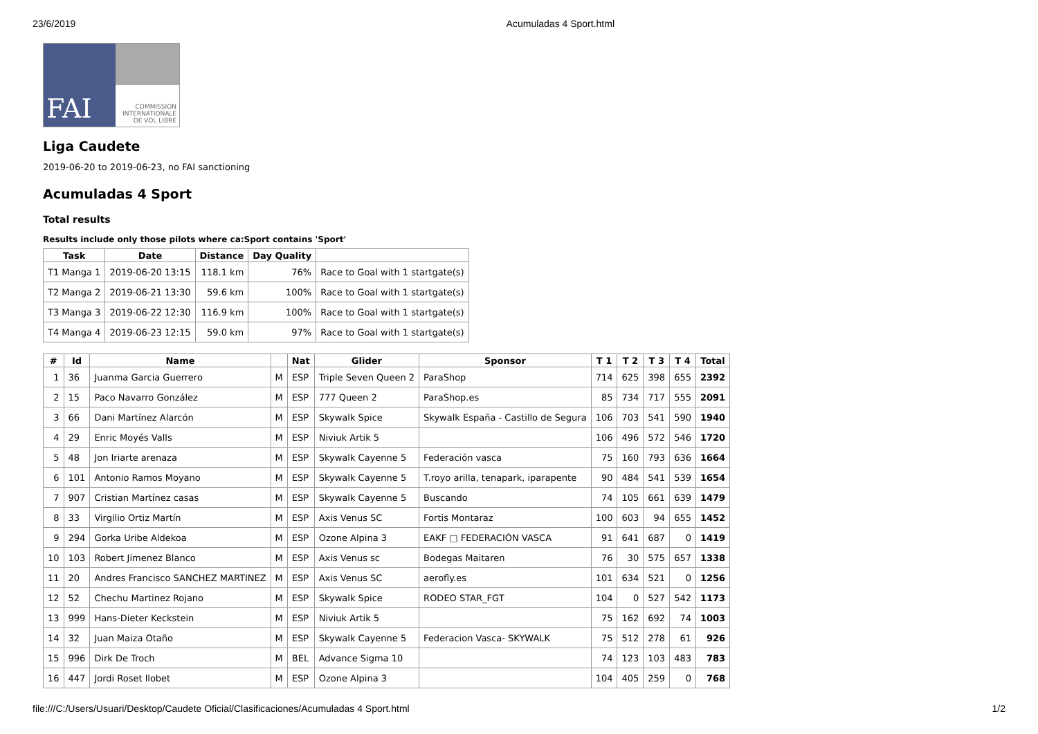23/6/2019 Acumuladas 4 Sport.html
FAI
COMMISSION INTERNATIONALE DE VOL LIBRE
Liga Caudete
2019-06-20 to 2019-06-23, no FAI sanctioning
Acumuladas 4 Sport
Total results
Results include only those pilots where ca:Sport contains 'Sport'
| Task | Date | Distance | Day Quality | |
| --- | --- | --- | --- | --- |
| T1 Manga 1 | 2019-06-20 13:15 | 118.1 km | 76% | Race to Goal with 1 startgate(s) |
| T2 Manga 2 | 2019-06-21 13:30 | 59.6 km | 100% | Race to Goal with 1 startgate(s) |
| T3 Manga 3 | 2019-06-22 12:30 | 116.9 km | 100% | Race to Goal with 1 startgate(s) |
| T4 Manga 4 | 2019-06-23 12:15 | 59.0 km | 97% | Race to Goal with 1 startgate(s) |
| # | Id | Name | | Nat | Glider | Sponsor | T 1 | T 2 | T 3 | T 4 | Total |
| --- | --- | --- | --- | --- | --- | --- | --- | --- | --- | --- | --- |
| 1 | 36 | Juanma Garcia Guerrero | M | ESP | Triple Seven Queen 2 | ParaShop | 714 | 625 | 398 | 655 | 2392 |
| 2 | 15 | Paco Navarro González | M | ESP | 777 Queen 2 | ParaShop.es | 85 | 734 | 717 | 555 | 2091 |
| 3 | 66 | Dani Martínez Alarcón | M | ESP | Skywalk Spice | Skywalk España - Castillo de Segura | 106 | 703 | 541 | 590 | 1940 |
| 4 | 29 | Enric Moyés Valls | M | ESP | Niviuk Artik 5 | | 106 | 496 | 572 | 546 | 1720 |
| 5 | 48 | Jon Iriarte arenaza | M | ESP | Skywalk Cayenne 5 | Federación vasca | 75 | 160 | 793 | 636 | 1664 |
| 6 | 101 | Antonio Ramos Moyano | M | ESP | Skywalk Cayenne 5 | T.royo arilla, tenapark, iparapente | 90 | 484 | 541 | 539 | 1654 |
| 7 | 907 | Cristian Martínez casas | M | ESP | Skywalk Cayenne 5 | Buscando | 74 | 105 | 661 | 639 | 1479 |
| 8 | 33 | Virgilio Ortiz Martín | M | ESP | Axis Venus SC | Fortis Montaraz | 100 | 603 | 94 | 655 | 1452 |
| 9 | 294 | Gorka Uribe Aldekoa | M | ESP | Ozone Alpina 3 | EAKF □ FEDERACIÓN VASCA | 91 | 641 | 687 | 0 | 1419 |
| 10 | 103 | Robert Jimenez Blanco | M | ESP | Axis Venus sc | Bodegas Maitaren | 76 | 30 | 575 | 657 | 1338 |
| 11 | 20 | Andres Francisco SANCHEZ MARTINEZ | M | ESP | Axis Venus SC | aerofly.es | 101 | 634 | 521 | 0 | 1256 |
| 12 | 52 | Chechu Martinez Rojano | M | ESP | Skywalk Spice | RODEO STAR_FGT | 104 | 0 | 527 | 542 | 1173 |
| 13 | 999 | Hans-Dieter Keckstein | M | ESP | Niviuk Artik 5 | | 75 | 162 | 692 | 74 | 1003 |
| 14 | 32 | Juan Maiza Otaño | M | ESP | Skywalk Cayenne 5 | Federacion Vasca- SKYWALK | 75 | 512 | 278 | 61 | 926 |
| 15 | 996 | Dirk De Troch | M | BEL | Advance Sigma 10 | | 74 | 123 | 103 | 483 | 783 |
| 16 | 447 | Jordi Roset llobet | M | ESP | Ozone Alpina 3 | | 104 | 405 | 259 | 0 | 768 |
file:///C:/Users/Usuari/Desktop/Caudete Oficial/Clasificaciones/Acumuladas 4 Sport.html 1/2